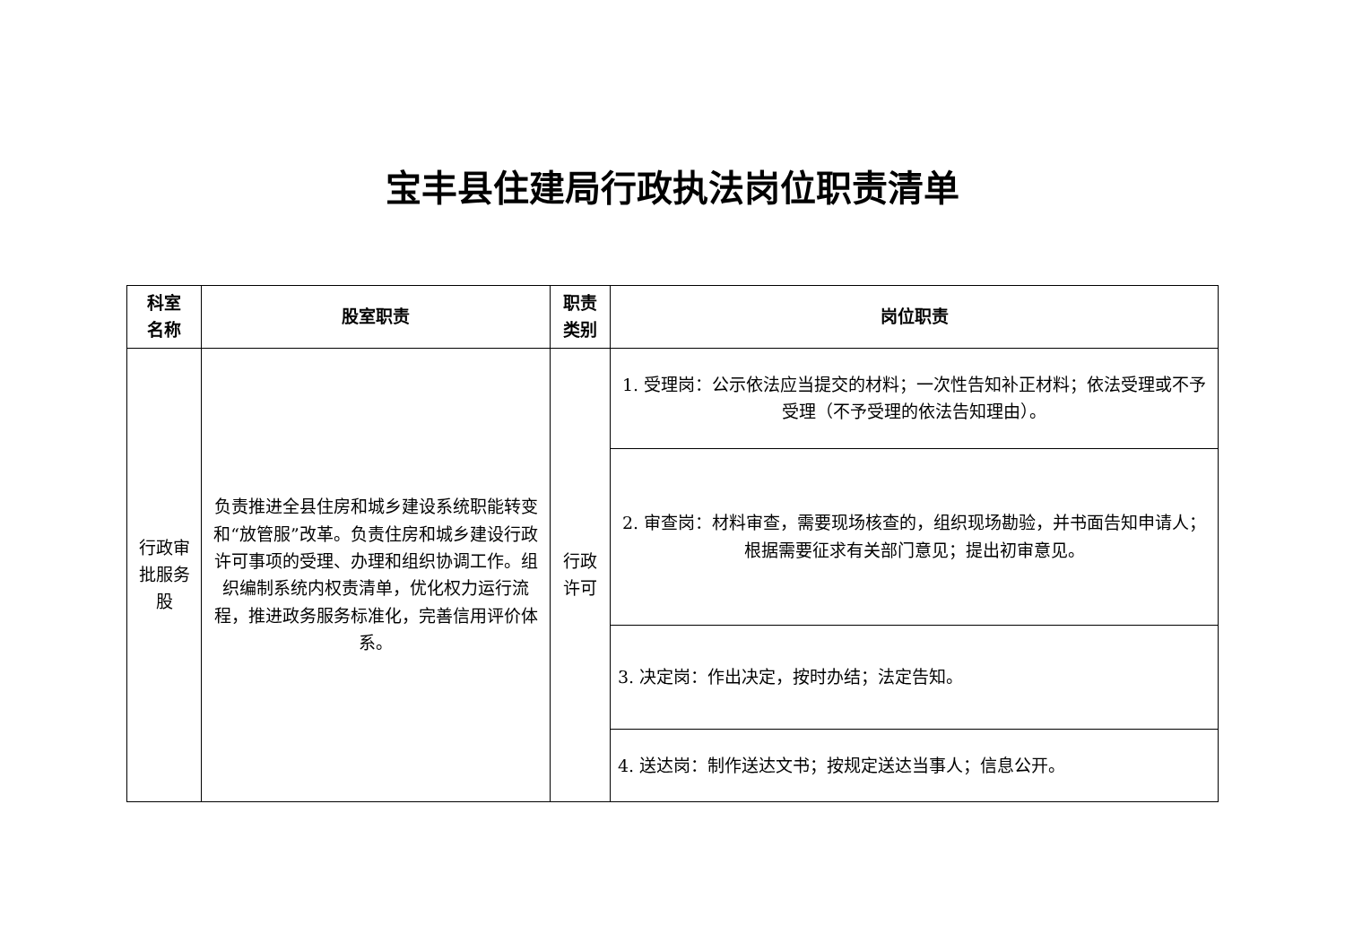宝丰县住建局行政执法岗位职责清单
| 科室 名称 | 股室职责 | 职责 类别 | 岗位职责 |
| --- | --- | --- | --- |
| 行政审 批服务 股 | 负责推进全县住房和城乡建设系统职能转变和“放管服”改革。负责住房和城乡建设行政许可事项的受理、办理和组织协调工作。组织编制系统内权责清单，优化权力运行流程，推进政务服务标准化，完善信用评价体系。 | 行政 许可 | 1. 受理岗：公示依法应当提交的材料；一次性告知补正材料；依法受理或不予受理（不予受理的依法告知理由）。 |
| | | | 2. 审查岗：材料审查，需要现场核查的，组织现场勘验，并书面告知申请人；根据需要征求有关部门意见；提出初审意见。 |
| | | | 3. 决定岗：作出决定，按时办结；法定告知。 |
| | | | 4. 送达岗：制作送达文书；按规定送达当事人；信息公开。 |